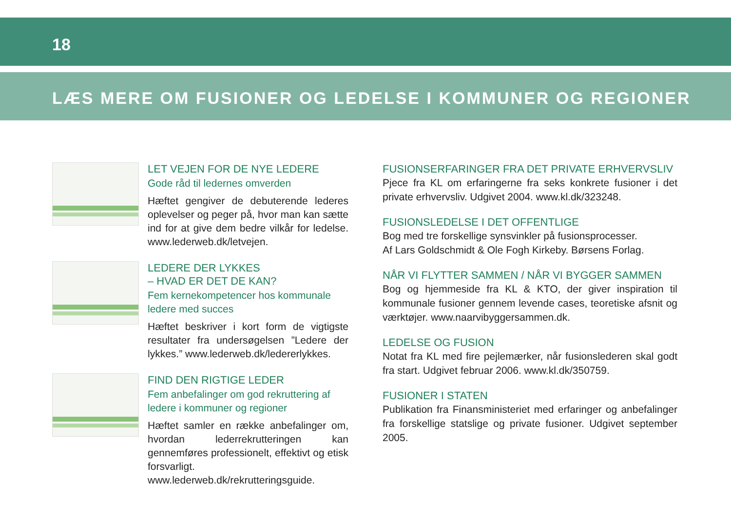18
LÆS MERE OM FUSIONER OG LEDELSE I KOMMUNER OG REGIONER
LET VEJEN FOR DE NYE LEDERE
Gode råd til ledernes omverden
Hæftet gengiver de debuterende lederes oplevelser og peger på, hvor man kan sætte ind for at give dem bedre vilkår for ledelse. www.lederweb.dk/letvejen.
LEDERE DER LYKKES
– HVAD ER DET DE KAN?
Fem kernekompetencer hos kommunale ledere med succes
Hæftet beskriver i kort form de vigtigste resultater fra undersøgelsen ”Ledere der lykkes.” www.lederweb.dk/ledererlykkes.
FIND DEN RIGTIGE LEDER
Fem anbefalinger om god rekruttering af ledere i kommuner og regioner
Hæftet samler en række anbefalinger om, hvordan lederrekrutteringen kan gennemføres professionelt, effektivt og etisk forsvarligt. www.lederweb.dk/rekrutteringsguide.
FUSIONSERFARINGER FRA DET PRIVATE ERHVERVSLIV
Pjece fra KL om erfaringerne fra seks konkrete fusioner i det private erhvervsliv. Udgivet 2004. www.kl.dk/323248.
FUSIONSLEDELSE I DET OFFENTLIGE
Bog med tre forskellige synsvinkler på fusionsprocesser.
Af Lars Goldschmidt & Ole Fogh Kirkeby. Børsens Forlag.
NÅR VI FLYTTER SAMMEN / NÅR VI BYGGER SAMMEN
Bog og hjemmeside fra KL & KTO, der giver inspiration til kommunale fusioner gennem levende cases, teoretiske afsnit og værktøjer. www.naarvibyggersammen.dk.
LEDELSE OG FUSION
Notat fra KL med fire pejlemærker, når fusionslederen skal godt fra start. Udgivet februar 2006. www.kl.dk/350759.
FUSIONER I STATEN
Publikation fra Finansministeriet med erfaringer og anbefalinger fra forskellige statslige og private fusioner. Udgivet september 2005.